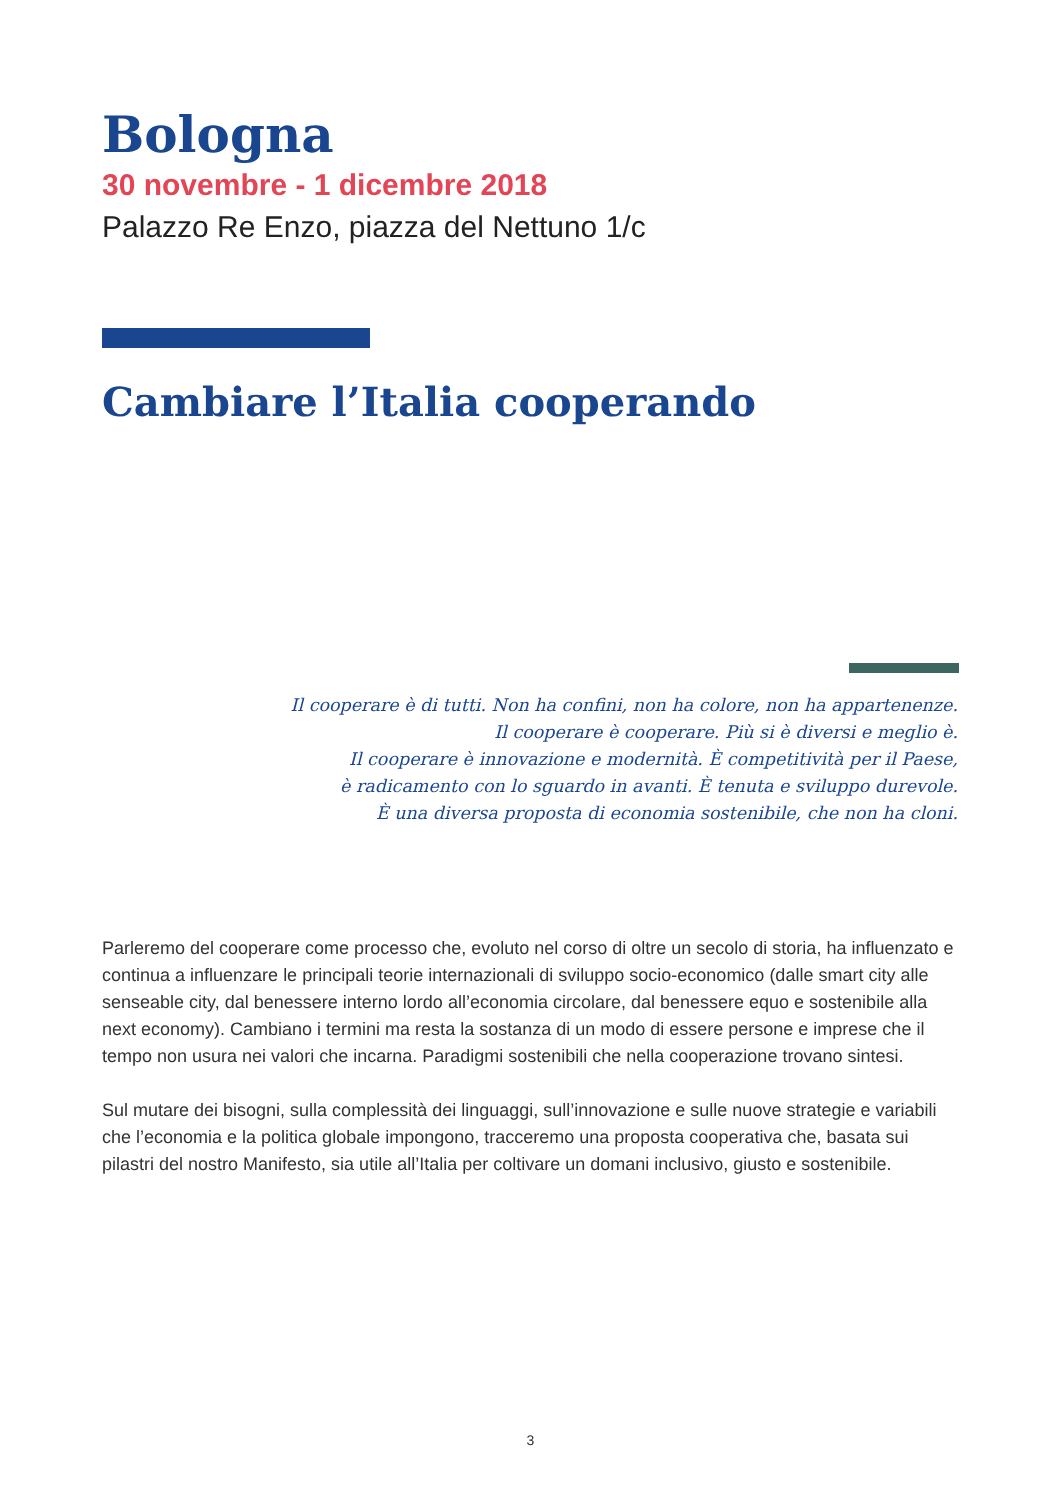Bologna
30 novembre - 1 dicembre 2018
Palazzo Re Enzo, piazza del Nettuno 1/c
Cambiare l’Italia cooperando
Il cooperare è di tutti. Non ha confini, non ha colore, non ha appartenenze.
Il cooperare è cooperare. Più si è diversi e meglio è.
Il cooperare è innovazione e modernità. È competitività per il Paese,
è radicamento con lo sguardo in avanti. È tenuta e sviluppo durevole.
È una diversa proposta di economia sostenibile, che non ha cloni.
Parleremo del cooperare come processo che, evoluto nel corso di oltre un secolo di storia, ha influenzato e continua a influenzare le principali teorie internazionali di sviluppo socio-economico (dalle smart city alle senseable city, dal benessere interno lordo all’economia circolare, dal benessere equo e sostenibile alla next economy). Cambiano i termini ma resta la sostanza di un modo di essere persone e imprese che il tempo non usura nei valori che incarna. Paradigmi sostenibili che nella cooperazione trovano sintesi.
Sul mutare dei bisogni, sulla complessità dei linguaggi, sull’innovazione e sulle nuove strategie e variabili che l’economia e la politica globale impongono, tracceremo una proposta cooperativa che, basata sui pilastri del nostro Manifesto, sia utile all’Italia per coltivare un domani inclusivo, giusto e sostenibile.
3